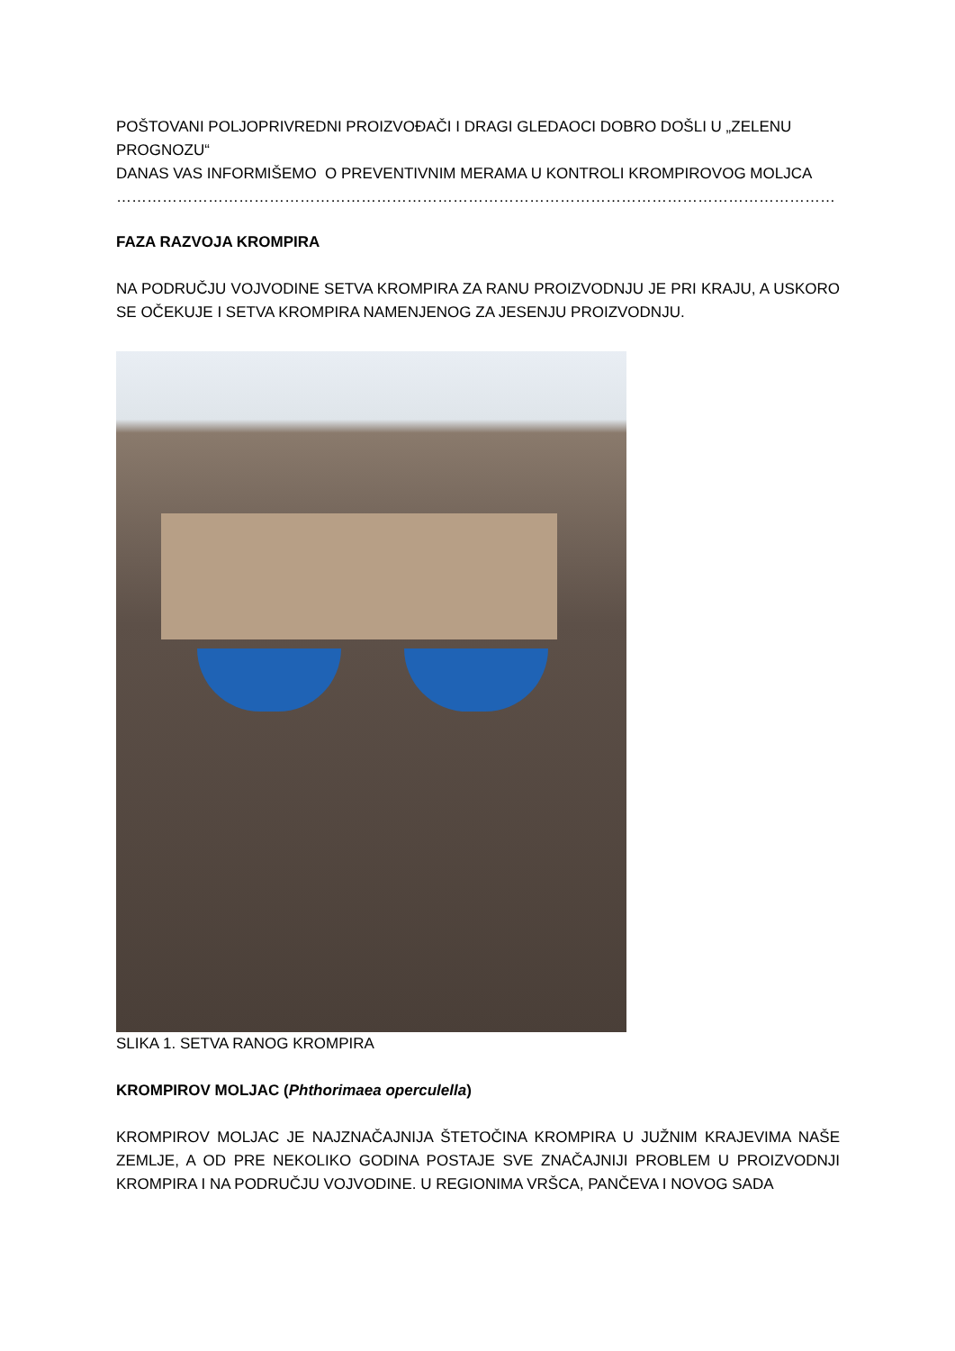POŠTOVANI POLJOPRIVREDNI PROIZVOĐAČI I DRAGI GLEDAOCI DOBRO DOŠLI U „ZELENU PROGNOZU“
DANAS VAS INFORMIŠEMO O PREVENTIVNIM MERAMA U KONTROLI KROMPIROVOG MOLJCA
……………………………………………………………………………………………………………………………
FAZA RAZVOJA KROMPIRA
NA PODRUČJU VOJVODINE SETVA KROMPIRA ZA RANU PROIZVODNJU JE PRI KRAJU, A USKORO SE OČEKUJE I SETVA KROMPIRA NAMENJENOG ZA JESENJU PROIZVODNJU.
SLIKA 1. SETVA RANOG KROMPIRA
KROMPIROV MOLJAC (Phthorimaea operculella)
KROMPIROV MOLJAC JE NAJZNAČAJNIJA ŠTETOČINA KROMPIRA U JUŽNIM KRAJEVIMA NAŠE ZEMLJE, A OD PRE NEKOLIKO GODINA POSTAJE SVE ZNAČAJNIJI PROBLEM U PROIZVODNJI KROMPIRA I NA PODRUČJU VOJVODINE. U REGIONIMA VRŠCA, PANČEVA I NOVOG SADA